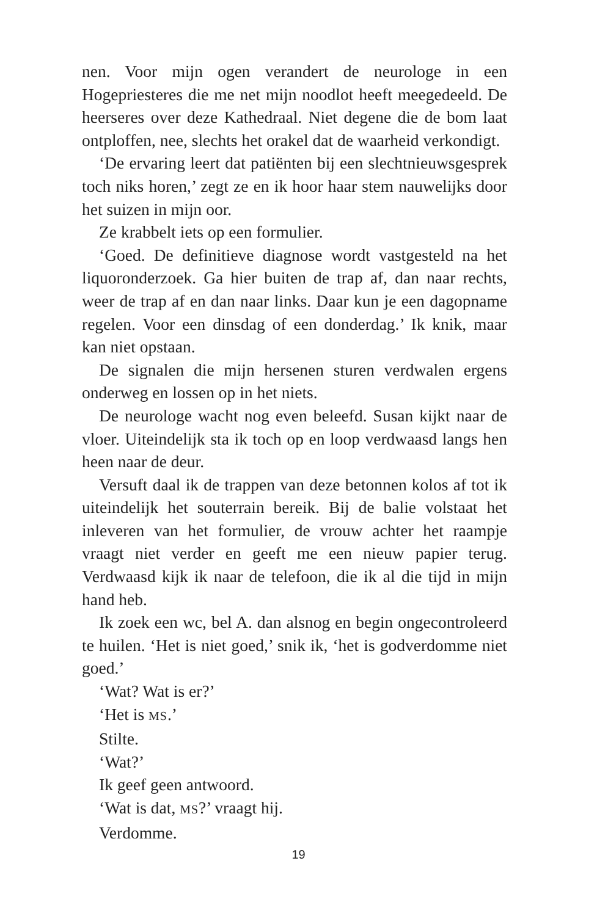nen. Voor mijn ogen verandert de neurologe in een Hogepriesteres die me net mijn noodlot heeft meegedeeld. De heerseres over deze Kathedraal. Niet degene die de bom laat ontploffen, nee, slechts het orakel dat de waarheid verkondigt.
‘De ervaring leert dat patiënten bij een slechtnieuwsgesprek toch niks horen,’ zegt ze en ik hoor haar stem nauwelijks door het suizen in mijn oor.
Ze krabbelt iets op een formulier.
‘Goed. De definitieve diagnose wordt vastgesteld na het liquoronderzoek. Ga hier buiten de trap af, dan naar rechts, weer de trap af en dan naar links. Daar kun je een dagopname regelen. Voor een dinsdag of een donderdag.’ Ik knik, maar kan niet opstaan.
De signalen die mijn hersenen sturen verdwalen ergens onderweg en lossen op in het niets.
De neurologe wacht nog even beleefd. Susan kijkt naar de vloer. Uiteindelijk sta ik toch op en loop verdwaasd langs hen heen naar de deur.
Versuft daal ik de trappen van deze betonnen kolos af tot ik uiteindelijk het souterrain bereik. Bij de balie volstaat het inleveren van het formulier, de vrouw achter het raampje vraagt niet verder en geeft me een nieuw papier terug. Verdwaasd kijk ik naar de telefoon, die ik al die tijd in mijn hand heb.
Ik zoek een wc, bel A. dan alsnog en begin ongecontroleerd te huilen. ‘Het is niet goed,’ snik ik, ‘het is godverdomme niet goed.’
‘Wat? Wat is er?’
‘Het is MS.’
Stilte.
‘Wat?’
Ik geef geen antwoord.
‘Wat is dat, MS?’ vraagt hij.
Verdomme.
19